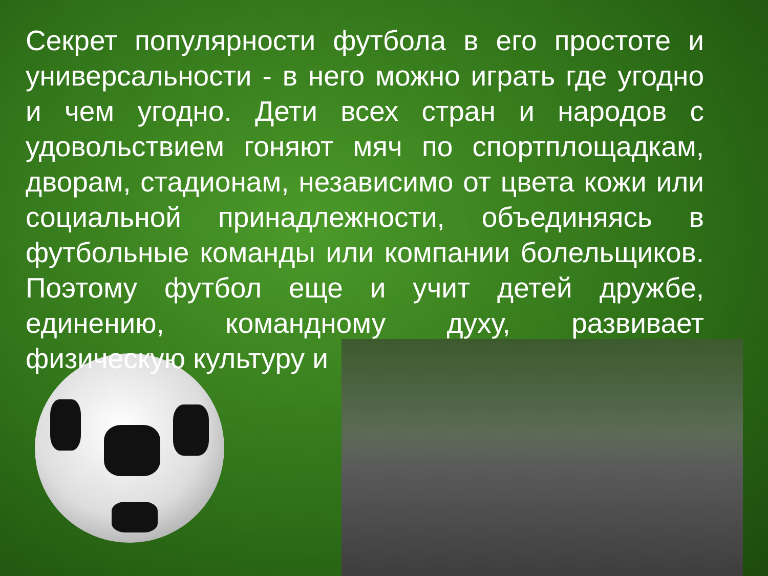Секрет популярности футбола в его простоте и универсальности - в него можно играть где угодно и чем угодно. Дети всех стран и народов с удовольствием гоняют мяч по спортплощадкам, дворам, стадионам, независимо от цвета кожи или социальной принадлежности, объединяясь в футбольные команды или компании болельщиков. Поэтому футбол еще и учит детей дружбе, единению, командному духу, развивает физическую культуру и